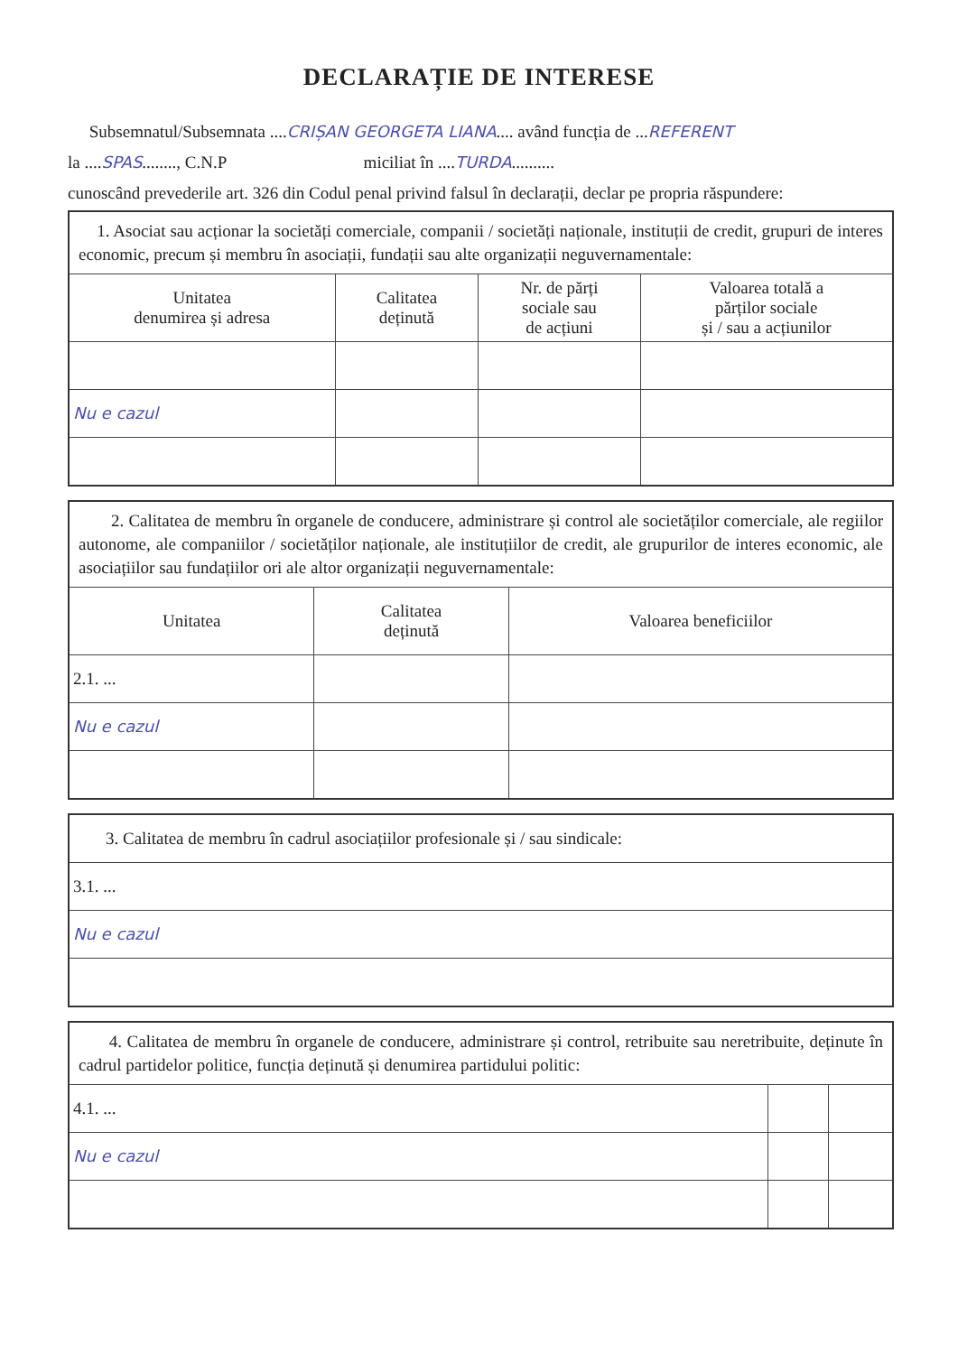DECLARAȚIE DE INTERESE
Subsemnatul/Subsemnata ....CRIȘAN GEORGETA LIANA.... având funcția de ...REFERENT
la ....SPAS........, C.N.P miciliat în ....TURDA..........
cunoscând prevederile art. 326 din Codul penal privind falsul în declarații, declar pe propria răspundere:
| 1. Asociat sau acționar la societăți comerciale, companii / societăți naționale, instituții de credit, grupuri de interes economic, precum și membru în asociații, fundații sau alte organizații neguvernamentale: | | | |
| Unitatea denumirea și adresa | Calitatea deținută | Nr. de părți sociale sau de acțiuni | Valoarea totală a părților sociale și / sau a acțiunilor |
| Nu e cazul | | | |
| 2. Calitatea de membru în organele de conducere, administrare și control ale societăților comerciale, ale regiilor autonome, ale companiilor / societăților naționale, ale instituțiilor de credit, ale grupurilor de interes economic, ale asociațiilor sau fundațiilor ori ale altor organizații neguvernamentale: | | |
| Unitatea | Calitatea deținută | Valoarea beneficiilor |
| 2.1. ... | | |
| Nu e cazul | | |
| 3. Calitatea de membru în cadrul asociațiilor profesionale și / sau sindicale: |
| 3.1. ... |
| Nu e cazul |
| 4. Calitatea de membru în organele de conducere, administrare și control, retribuite sau neretribuite, deținute în cadrul partidelor politice, funcția deținută și denumirea partidului politic: | | |
| 4.1. ... | | |
| Nu e cazul | | |